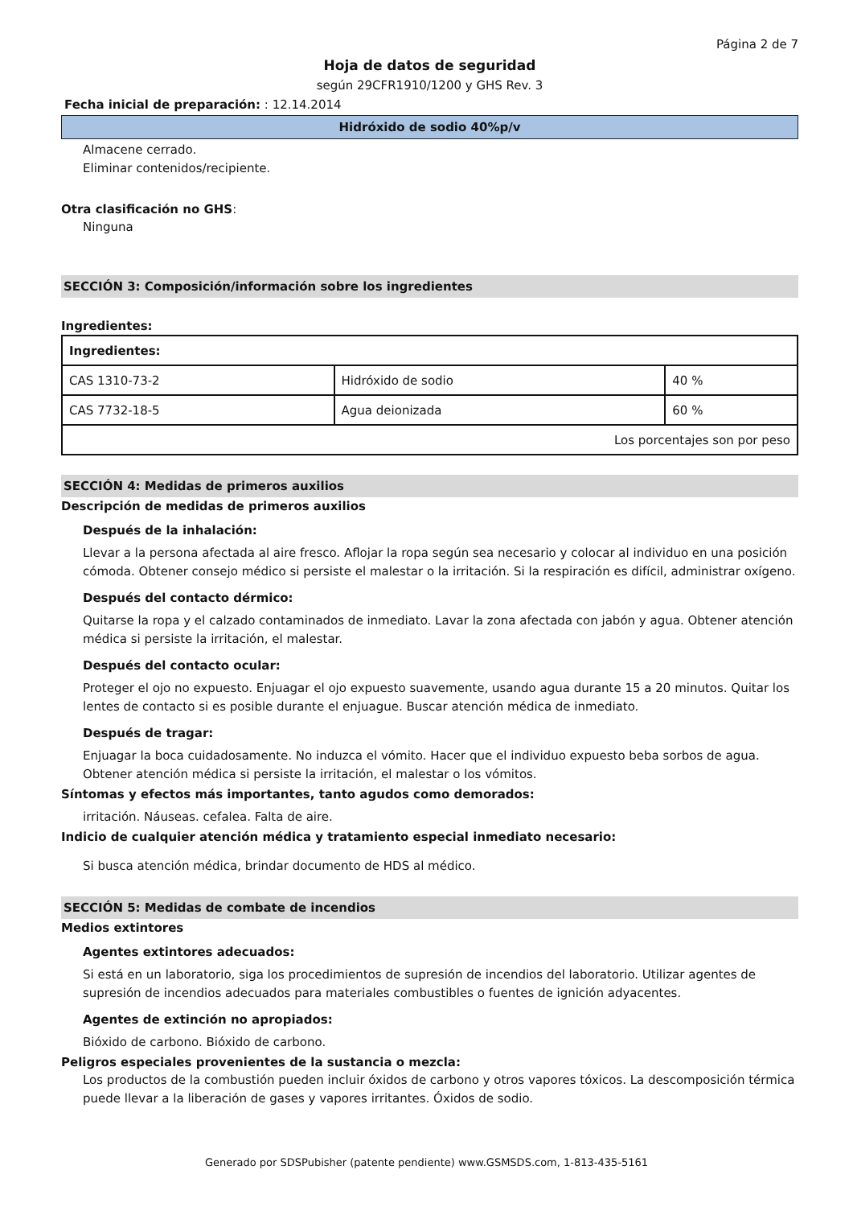Página 2 de 7
Hoja de datos de seguridad
según 29CFR1910/1200 y GHS Rev. 3
Fecha inicial de preparación: : 12.14.2014
Hidróxido de sodio 40%p/v
Almacene cerrado.
Eliminar contenidos/recipiente.
Otra clasificación no GHS:
Ninguna
SECCIÓN 3: Composición/información sobre los ingredientes
Ingredientes:
| Ingredientes: | | |
| --- | --- | --- |
| CAS 1310-73-2 | Hidróxido de sodio | 40 % |
| CAS 7732-18-5 | Agua deionizada | 60 % |
| Los porcentajes son por peso | | |
SECCIÓN 4: Medidas de primeros auxilios
Descripción de medidas de primeros auxilios
Después de la inhalación:
Llevar a la persona afectada al aire fresco. Aflojar la ropa según sea necesario y colocar al individuo en una posición cómoda. Obtener consejo médico si persiste el malestar o la irritación. Si la respiración es difícil, administrar oxígeno.
Después del contacto dérmico:
Quitarse la ropa y el calzado contaminados de inmediato. Lavar la zona afectada con jabón y agua. Obtener atención médica si persiste la irritación, el malestar.
Después del contacto ocular:
Proteger el ojo no expuesto. Enjuagar el ojo expuesto suavemente, usando agua durante 15 a 20 minutos. Quitar los lentes de contacto si es posible durante el enjuague. Buscar atención médica de inmediato.
Después de tragar:
Enjuagar la boca cuidadosamente. No induzca el vómito. Hacer que el individuo expuesto beba sorbos de agua. Obtener atención médica si persiste la irritación, el malestar o los vómitos.
Síntomas y efectos más importantes, tanto agudos como demorados:
irritación. Náuseas. cefalea. Falta de aire.
Indicio de cualquier atención médica y tratamiento especial inmediato necesario:
Si busca atención médica, brindar documento de HDS al médico.
SECCIÓN 5: Medidas de combate de incendios
Medios extintores
Agentes extintores adecuados:
Si está en un laboratorio, siga los procedimientos de supresión de incendios del laboratorio. Utilizar agentes de supresión de incendios adecuados para materiales combustibles o fuentes de ignición adyacentes.
Agentes de extinción no apropiados:
Bióxido de carbono. Bióxido de carbono.
Peligros especiales provenientes de la sustancia o mezcla:
Los productos de la combustión pueden incluir óxidos de carbono y otros vapores tóxicos. La descomposición térmica puede llevar a la liberación de gases y vapores irritantes. Óxidos de sodio.
Generado por SDSPubisher (patente pendiente) www.GSMSDS.com, 1-813-435-5161